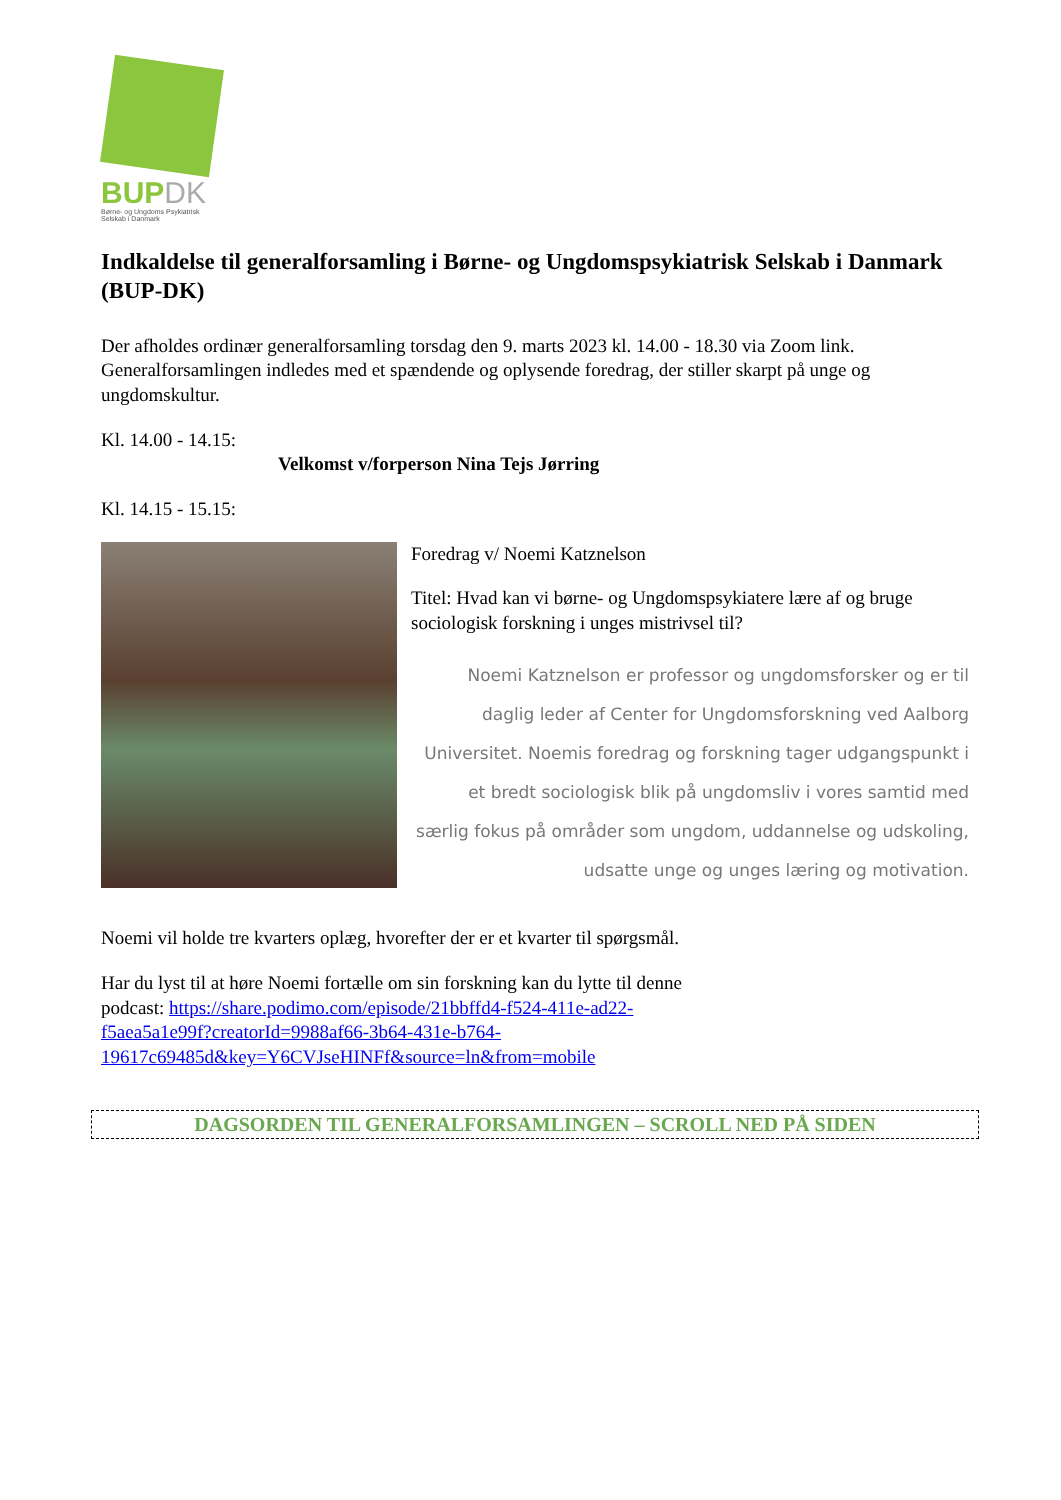BUPDK
Børne- og Ungdoms Psykiatrisk
Selskab i Danmark
Indkaldelse til generalforsamling i Børne- og Ungdomspsykiatrisk Selskab i Danmark (BUP-DK)
Der afholdes ordinær generalforsamling torsdag den 9. marts 2023 kl. 14.00 - 18.30 via Zoom link. Generalforsamlingen indledes med et spændende og oplysende foredrag, der stiller skarpt på unge og ungdomskultur.
Kl. 14.00 - 14.15:
Velkomst v/forperson Nina Tejs Jørring
Kl. 14.15 - 15.15:
Foredrag v/ Noemi Katznelson
Titel: Hvad kan vi børne- og Ungdomspsykiatere lære af og bruge sociologisk forskning i unges mistrivsel til?
Noemi Katznelson er professor og ungdomsforsker og er til daglig leder af Center for Ungdomsforskning ved Aalborg Universitet. Noemis foredrag og forskning tager udgangspunkt i et bredt sociologisk blik på ungdomsliv i vores samtid med særlig fokus på områder som ungdom, uddannelse og udskoling, udsatte unge og unges læring og motivation.
Noemi vil holde tre kvarters oplæg, hvorefter der er et kvarter til spørgsmål.
Har du lyst til at høre Noemi fortælle om sin forskning kan du lytte til denne
podcast: https://share.podimo.com/episode/21bbffd4-f524-411e-ad22-
f5aea5a1e99f?creatorId=9988af66-3b64-431e-b764-
19617c69485d&key=Y6CVJseHINFf&source=ln&from=mobile
DAGSORDEN TIL GENERALFORSAMLINGEN – SCROLL NED PÅ SIDEN